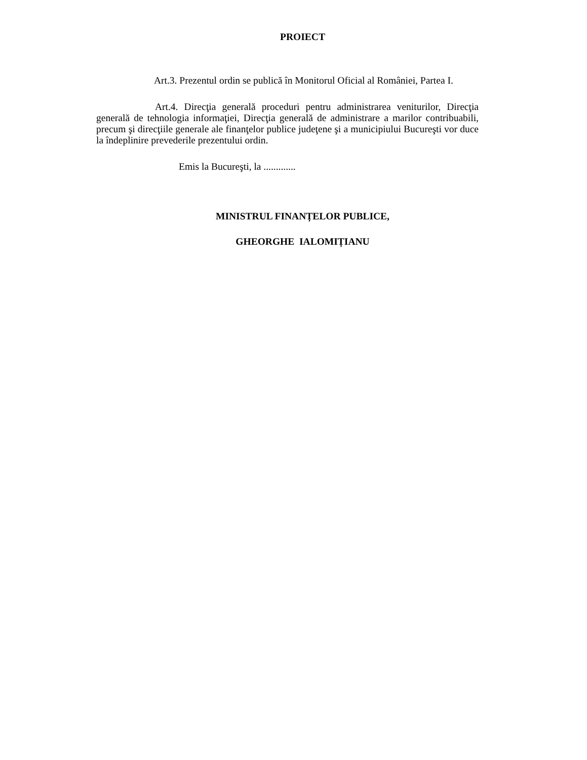PROIECT
Art.3. Prezentul ordin se publică în Monitorul Oficial al României, Partea I.
Art.4. Direcţia generală proceduri pentru administrarea veniturilor, Direcţia generală de tehnologia informaţiei, Direcţia generală de administrare a marilor contribuabili, precum şi direcţiile generale ale finanţelor publice judeţene şi a municipiului Bucureşti vor duce la îndeplinire prevederile prezentului ordin.
Emis la Bucureşti, la .............
MINISTRUL FINANȚELOR PUBLICE,
GHEORGHE IALOMIȚIANU